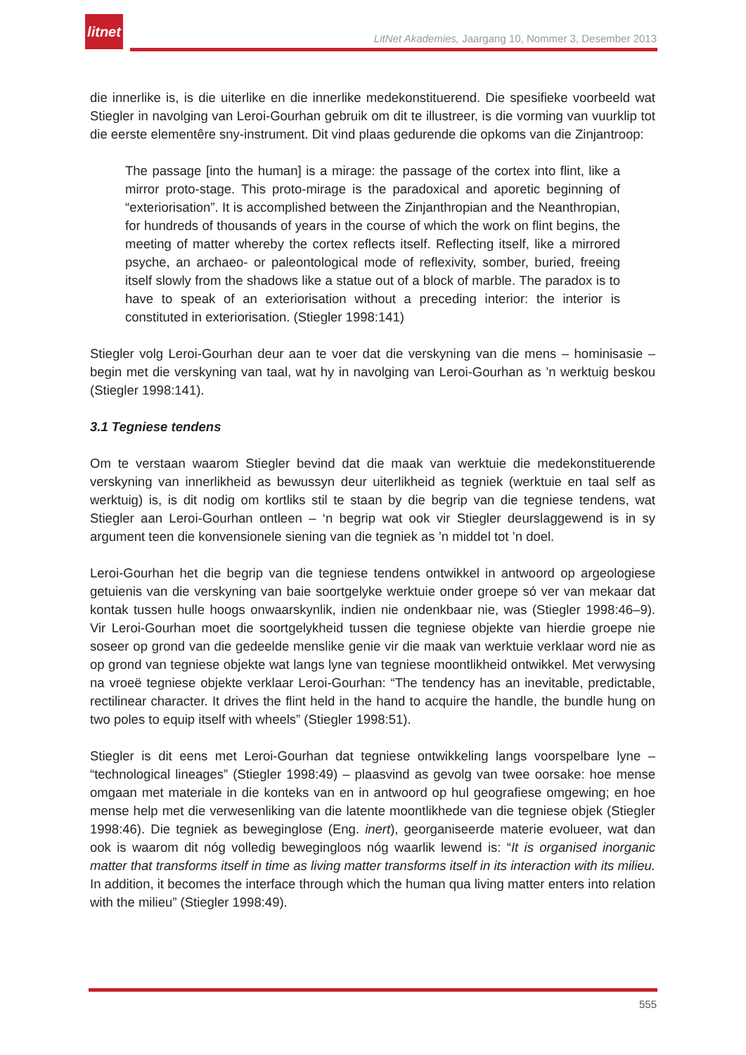litnet
LitNet Akademies, Jaargang 10, Nommer 3, Desember 2013
die innerlike is, is die uiterlike en die innerlike medekonstituerend. Die spesifieke voorbeeld wat Stiegler in navolging van Leroi-Gourhan gebruik om dit te illustreer, is die vorming van vuurklip tot die eerste elementêre sny-instrument. Dit vind plaas gedurende die opkoms van die Zinjantroop:
The passage [into the human] is a mirage: the passage of the cortex into flint, like a mirror proto-stage. This proto-mirage is the paradoxical and aporetic beginning of “exteriorisation”. It is accomplished between the Zinjanthropian and the Neanthropian, for hundreds of thousands of years in the course of which the work on flint begins, the meeting of matter whereby the cortex reflects itself. Reflecting itself, like a mirrored psyche, an archaeo- or paleontological mode of reflexivity, somber, buried, freeing itself slowly from the shadows like a statue out of a block of marble. The paradox is to have to speak of an exteriorisation without a preceding interior: the interior is constituted in exteriorisation. (Stiegler 1998:141)
Stiegler volg Leroi-Gourhan deur aan te voer dat die verskyning van die mens – hominisasie – begin met die verskyning van taal, wat hy in navolging van Leroi-Gourhan as ’n werktuig beskou (Stiegler 1998:141).
3.1 Tegniese tendens
Om te verstaan waarom Stiegler bevind dat die maak van werktuie die medekonstituerende verskyning van innerlikheid as bewussyn deur uiterlikheid as tegniek (werktuie en taal self as werktuig) is, is dit nodig om kortliks stil te staan by die begrip van die tegniese tendens, wat Stiegler aan Leroi-Gourhan ontleen – ‘n begrip wat ook vir Stiegler deurslaggewend is in sy argument teen die konvensionele siening van die tegniek as ’n middel tot ’n doel.
Leroi-Gourhan het die begrip van die tegniese tendens ontwikkel in antwoord op argeologiese getuienis van die verskyning van baie soortgelyke werktuie onder groepe só ver van mekaar dat kontak tussen hulle hoogs onwaarskynlik, indien nie ondenkbaar nie, was (Stiegler 1998:46–9). Vir Leroi-Gourhan moet die soortgelykheid tussen die tegniese objekte van hierdie groepe nie soseer op grond van die gedeelde menslike genie vir die maak van werktuie verklaar word nie as op grond van tegniese objekte wat langs lyne van tegniese moontlikheid ontwikkel. Met verwysing na vroeë tegniese objekte verklaar Leroi-Gourhan: “The tendency has an inevitable, predictable, rectilinear character. It drives the flint held in the hand to acquire the handle, the bundle hung on two poles to equip itself with wheels” (Stiegler 1998:51).
Stiegler is dit eens met Leroi-Gourhan dat tegniese ontwikkeling langs voorspelbare lyne – “technological lineages” (Stiegler 1998:49) – plaasvind as gevolg van twee oorsake: hoe mense omgaan met materiale in die konteks van en in antwoord op hul geografiese omgewing; en hoe mense help met die verwesenliking van die latente moontlikhede van die tegniese objek (Stiegler 1998:46). Die tegniek as beweginglose (Eng. inert), georganiseerde materie evolueer, wat dan ook is waarom dit nóg volledig bewegingloos nóg waarlik lewend is: “It is organised inorganic matter that transforms itself in time as living matter transforms itself in its interaction with its milieu. In addition, it becomes the interface through which the human qua living matter enters into relation with the milieu” (Stiegler 1998:49).
555